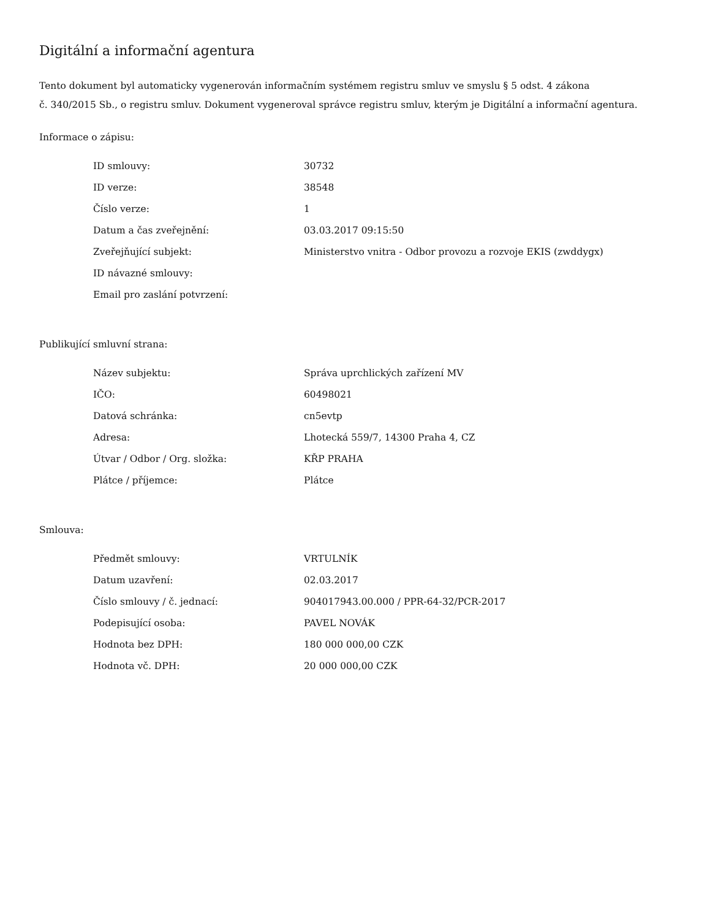Digitální a informační agentura
Tento dokument byl automaticky vygenerován informačním systémem registru smluv ve smyslu § 5 odst. 4 zákona
č. 340/2015 Sb., o registru smluv. Dokument vygeneroval správce registru smluv, kterým je Digitální a informační agentura.
Informace o zápisu:
| ID smlouvy: | 30732 |
| ID verze: | 38548 |
| Číslo verze: | 1 |
| Datum a čas zveřejnění: | 03.03.2017 09:15:50 |
| Zveřejňující subjekt: | Ministerstvo vnitra - Odbor provozu a rozvoje EKIS (zwddygx) |
| ID návazné smlouvy: | |
| Email pro zaslání potvrzení: | |
Publikující smluvní strana:
| Název subjektu: | Správa uprchlických zařízení MV |
| IČO: | 60498021 |
| Datová schránka: | cn5evtp |
| Adresa: | Lhotecká 559/7, 14300 Praha 4, CZ |
| Útvar / Odbor / Org. složka: | KŘP PRAHA |
| Plátce / příjemce: | Plátce |
Smlouva:
| Předmět smlouvy: | VRTULNÍK |
| Datum uzavření: | 02.03.2017 |
| Číslo smlouvy / č. jednací: | 904017943.00.000 / PPR-64-32/PCR-2017 |
| Podepisující osoba: | PAVEL NOVÁK |
| Hodnota bez DPH: | 180 000 000,00 CZK |
| Hodnota vč. DPH: | 20 000 000,00 CZK |